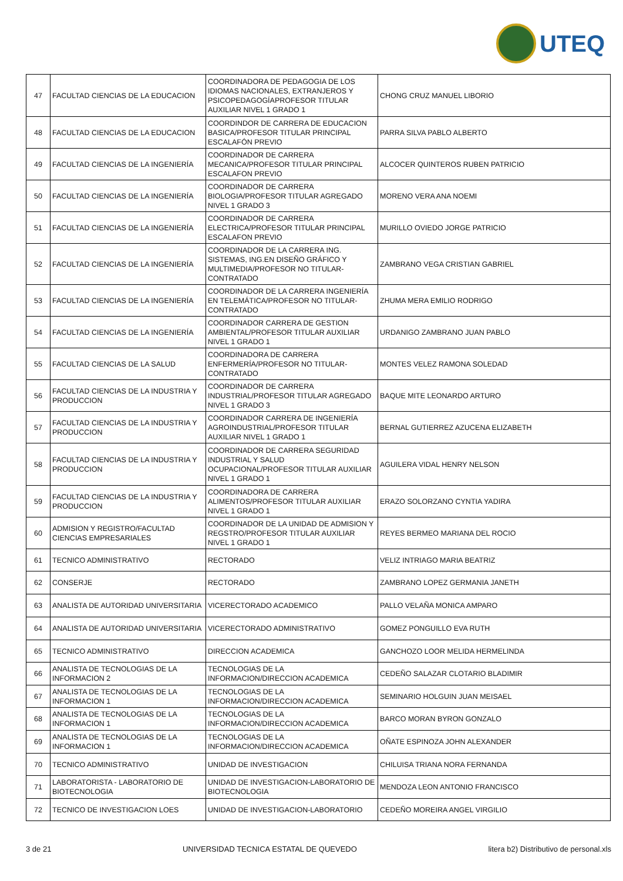UTEQ
| 47 | FACULTAD CIENCIAS DE LA EDUCACION | COORDINADORA DE PEDAGOGIA DE LOS IDIOMAS NACIONALES, EXTRANJEROS Y PSICOPEDAGOGÍAPROFESOR TITULAR AUXILIAR NIVEL 1 GRADO 1 | CHONG CRUZ MANUEL LIBORIO |
| 48 | FACULTAD CIENCIAS DE LA EDUCACION | COORDINDOR DE CARRERA DE EDUCACION BASICA/PROFESOR TITULAR PRINCIPAL ESCALAFÓN PREVIO | PARRA SILVA PABLO ALBERTO |
| 49 | FACULTAD CIENCIAS DE LA INGENIERÍA | COORDINADOR DE CARRERA MECANICA/PROFESOR TITULAR PRINCIPAL ESCALAFON PREVIO | ALCOCER QUINTEROS RUBEN PATRICIO |
| 50 | FACULTAD CIENCIAS DE LA INGENIERÍA | COORDINADOR DE CARRERA BIOLOGIA/PROFESOR TITULAR AGREGADO NIVEL 1 GRADO 3 | MORENO VERA ANA NOEMI |
| 51 | FACULTAD CIENCIAS DE LA INGENIERÍA | COORDINADOR DE CARRERA ELECTRICA/PROFESOR TITULAR PRINCIPAL ESCALAFON PREVIO | MURILLO OVIEDO JORGE PATRICIO |
| 52 | FACULTAD CIENCIAS DE LA INGENIERÍA | COORDINADOR DE LA CARRERA ING. SISTEMAS, ING.EN DISEÑO GRÁFICO Y MULTIMEDIA/PROFESOR NO TITULAR-CONTRATADO | ZAMBRANO VEGA CRISTIAN GABRIEL |
| 53 | FACULTAD CIENCIAS DE LA INGENIERÍA | COORDINADOR DE LA CARRERA INGENIERÍA EN TELEMÁTICA/PROFESOR NO TITULAR-CONTRATADO | ZHUMA MERA EMILIO RODRIGO |
| 54 | FACULTAD CIENCIAS DE LA INGENIERÍA | COORDINADOR CARRERA DE GESTION AMBIENTAL/PROFESOR TITULAR AUXILIAR NIVEL 1 GRADO 1 | URDANIGO ZAMBRANO JUAN PABLO |
| 55 | FACULTAD CIENCIAS DE LA SALUD | COORDINADORA DE CARRERA ENFERMERÍA/PROFESOR NO TITULAR-CONTRATADO | MONTES VELEZ RAMONA SOLEDAD |
| 56 | FACULTAD CIENCIAS DE LA INDUSTRIA Y PRODUCCION | COORDINADOR DE CARRERA INDUSTRIAL/PROFESOR TITULAR AGREGADO NIVEL 1 GRADO 3 | BAQUE MITE LEONARDO ARTURO |
| 57 | FACULTAD CIENCIAS DE LA INDUSTRIA Y PRODUCCION | COORDINADOR CARRERA DE INGENIERÍA AGROINDUSTRIAL/PROFESOR TITULAR AUXILIAR NIVEL 1 GRADO 1 | BERNAL GUTIERREZ AZUCENA ELIZABETH |
| 58 | FACULTAD CIENCIAS DE LA INDUSTRIA Y PRODUCCION | COORDINADOR DE CARRERA SEGURIDAD INDUSTRIAL Y SALUD OCUPACIONAL/PROFESOR TITULAR AUXILIAR NIVEL 1 GRADO 1 | AGUILERA VIDAL HENRY NELSON |
| 59 | FACULTAD CIENCIAS DE LA INDUSTRIA Y PRODUCCION | COORDINADORA DE CARRERA ALIMENTOS/PROFESOR TITULAR AUXILIAR NIVEL 1 GRADO 1 | ERAZO SOLORZANO CYNTIA YADIRA |
| 60 | ADMISION Y REGISTRO/FACULTAD CIENCIAS EMPRESARIALES | COORDINADOR DE LA UNIDAD DE ADMISION Y REGSTRO/PROFESOR TITULAR AUXILIAR NIVEL 1 GRADO 1 | REYES BERMEO MARIANA DEL ROCIO |
| 61 | TECNICO ADMINISTRATIVO | RECTORADO | VELIZ INTRIAGO MARIA BEATRIZ |
| 62 | CONSERJE | RECTORADO | ZAMBRANO LOPEZ GERMANIA JANETH |
| 63 | ANALISTA DE AUTORIDAD UNIVERSITARIA | VICERECTORADO ACADEMICO | PALLO VELAÑA MONICA AMPARO |
| 64 | ANALISTA DE AUTORIDAD UNIVERSITARIA | VICERECTORADO ADMINISTRATIVO | GOMEZ PONGUILLO EVA RUTH |
| 65 | TECNICO ADMINISTRATIVO | DIRECCION ACADEMICA | GANCHOZO LOOR MELIDA HERMELINDA |
| 66 | ANALISTA DE TECNOLOGIAS DE LA INFORMACION 2 | TECNOLOGIAS DE LA INFORMACION/DIRECCION ACADEMICA | CEDEÑO SALAZAR CLOTARIO BLADIMIR |
| 67 | ANALISTA DE TECNOLOGIAS DE LA INFORMACION 1 | TECNOLOGIAS DE LA INFORMACION/DIRECCION ACADEMICA | SEMINARIO HOLGUIN JUAN MEISAEL |
| 68 | ANALISTA DE TECNOLOGIAS DE LA INFORMACION 1 | TECNOLOGIAS DE LA INFORMACION/DIRECCION ACADEMICA | BARCO MORAN BYRON GONZALO |
| 69 | ANALISTA DE TECNOLOGIAS DE LA INFORMACION 1 | TECNOLOGIAS DE LA INFORMACION/DIRECCION ACADEMICA | OÑATE ESPINOZA JOHN ALEXANDER |
| 70 | TECNICO ADMINISTRATIVO | UNIDAD DE INVESTIGACION | CHILUISA TRIANA NORA FERNANDA |
| 71 | LABORATORISTA - LABORATORIO DE BIOTECNOLOGIA | UNIDAD DE INVESTIGACION-LABORATORIO DE BIOTECNOLOGIA | MENDOZA LEON ANTONIO FRANCISCO |
| 72 | TECNICO DE INVESTIGACION LOES | UNIDAD DE INVESTIGACION-LABORATORIO | CEDEÑO MOREIRA ANGEL VIRGILIO |
3 de 21 UNIVERSIDAD TECNICA ESTATAL DE QUEVEDO litera b2) Distributivo de personal.xls